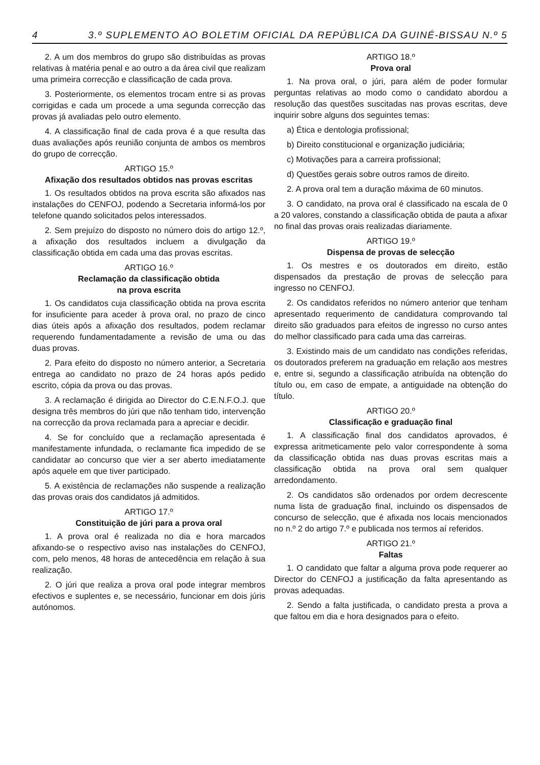4 3.º SUPLEMENTO AO BOLETIM OFICIAL DA REPÚBLICA DA GUINÉ-BISSAU N.º 5
2. A um dos membros do grupo são distribuídas as provas relativas à matéria penal e ao outro a da área civil que realizam uma primeira correcção e classificação de cada prova.
3. Posteriormente, os elementos trocam entre si as provas corrigidas e cada um procede a uma segunda correcção das provas já avaliadas pelo outro elemento.
4. A classificação final de cada prova é a que resulta das duas avaliações após reunião conjunta de ambos os membros do grupo de correcção.
ARTIGO 15.º
Afixação dos resultados obtidos nas provas escritas
1. Os resultados obtidos na prova escrita são afixados nas instalações do CENFOJ, podendo a Secretaria informá-los por telefone quando solicitados pelos interessados.
2. Sem prejuízo do disposto no número dois do artigo 12.º, a afixação dos resultados incluem a divulgação da classificação obtida em cada uma das provas escritas.
ARTIGO 16.º
Reclamação da classificação obtida
na prova escrita
1. Os candidatos cuja classificação obtida na prova escrita for insuficiente para aceder à prova oral, no prazo de cinco dias úteis após a afixação dos resultados, podem reclamar requerendo fundamentadamente a revisão de uma ou das duas provas.
2. Para efeito do disposto no número anterior, a Secretaria entrega ao candidato no prazo de 24 horas após pedido escrito, cópia da prova ou das provas.
3. A reclamação é dirigida ao Director do C.E.N.F.O.J. que designa três membros do júri que não tenham tido, intervenção na correcção da prova reclamada para a apreciar e decidir.
4. Se for concluído que a reclamação apresentada é manifestamente infundada, o reclamante fica impedido de se candidatar ao concurso que vier a ser aberto imediatamente após aquele em que tiver participado.
5. A existência de reclamações não suspende a realização das provas orais dos candidatos já admitidos.
ARTIGO 17.º
Constituição de júri para a prova oral
1. A prova oral é realizada no dia e hora marcados afixando-se o respectivo aviso nas instalações do CENFOJ, com, pelo menos, 48 horas de antecedência em relação à sua realização.
2. O júri que realiza a prova oral pode integrar membros efectivos e suplentes e, se necessário, funcionar em dois júris autónomos.
ARTIGO 18.º
Prova oral
1. Na prova oral, o júri, para além de poder formular perguntas relativas ao modo como o candidato abordou a resolução das questões suscitadas nas provas escritas, deve inquirir sobre alguns dos seguintes temas:
a) Ética e dentologia profissional;
b) Direito constitucional e organização judiciária;
c) Motivações para a carreira profissional;
d) Questões gerais sobre outros ramos de direito.
2. A prova oral tem a duração máxima de 60 minutos.
3. O candidato, na prova oral é classificado na escala de 0 a 20 valores, constando a classificação obtida de pauta a afixar no final das provas orais realizadas diariamente.
ARTIGO 19.º
Dispensa de provas de selecção
1. Os mestres e os doutorados em direito, estão dispensados da prestação de provas de selecção para ingresso no CENFOJ.
2. Os candidatos referidos no número anterior que tenham apresentado requerimento de candidatura comprovando tal direito são graduados para efeitos de ingresso no curso antes do melhor classificado para cada uma das carreiras.
3. Existindo mais de um candidato nas condições referidas, os doutorados preferem na graduação em relação aos mestres e, entre si, segundo a classificação atribuída na obtenção do título ou, em caso de empate, a antiguidade na obtenção do título.
ARTIGO 20.º
Classificação e graduação final
1. A classificação final dos candidatos aprovados, é expressa aritmeticamente pelo valor correspondente à soma da classificação obtida nas duas provas escritas mais a classificação obtida na prova oral sem qualquer arredondamento.
2. Os candidatos são ordenados por ordem decrescente numa lista de graduação final, incluindo os dispensados de concurso de selecção, que é afixada nos locais mencionados no n.º 2 do artigo 7.º e publicada nos termos aí referidos.
ARTIGO 21.º
Faltas
1. O candidato que faltar a alguma prova pode requerer ao Director do CENFOJ a justificação da falta apresentando as provas adequadas.
2. Sendo a falta justificada, o candidato presta a prova a que faltou em dia e hora designados para o efeito.